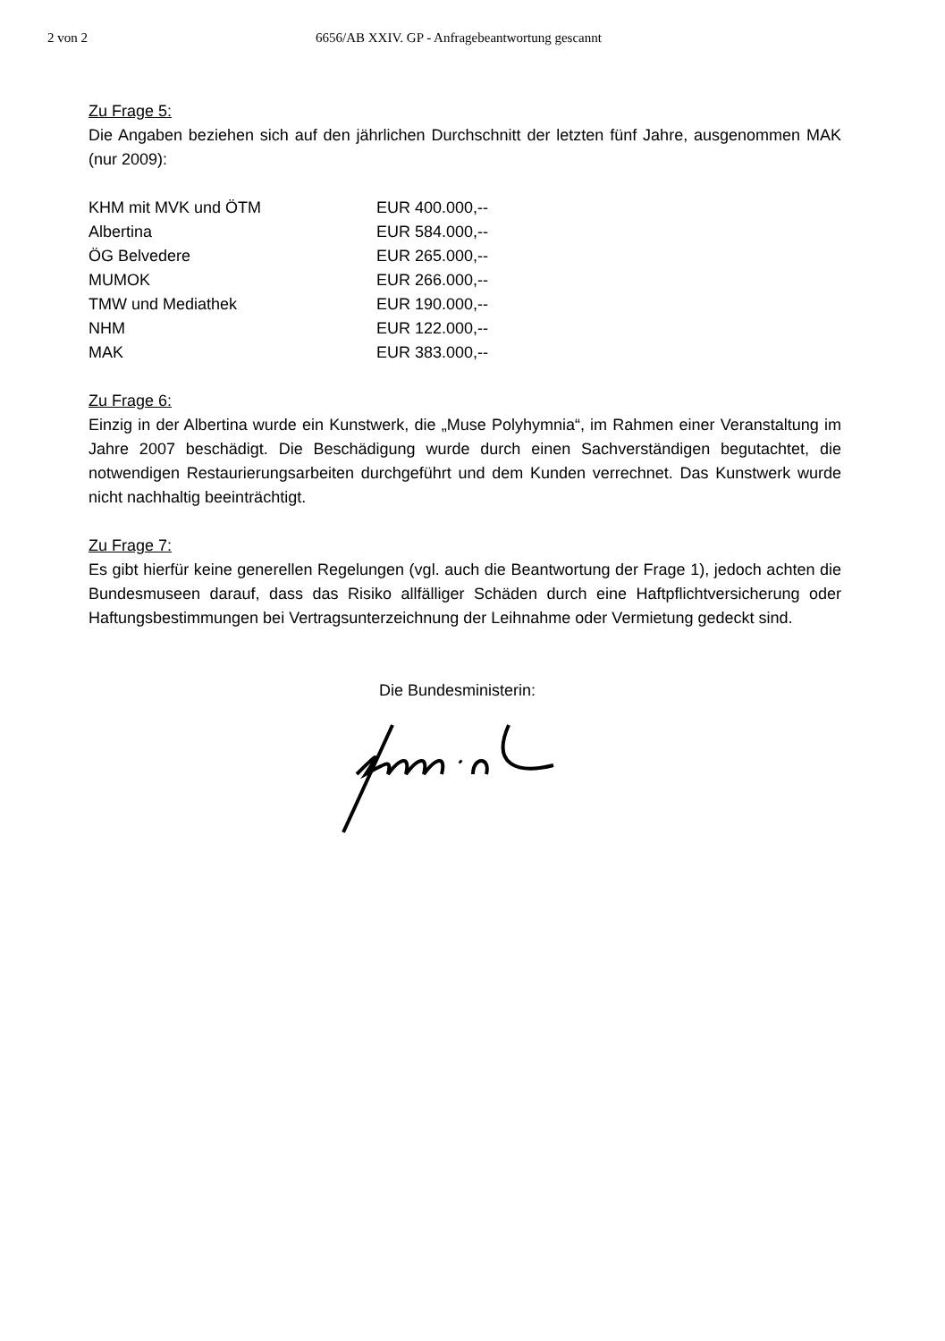2 von 2 6656/AB XXIV. GP - Anfragebeantwortung gescannt
Zu Frage 5:
Die Angaben beziehen sich auf den jährlichen Durchschnitt der letzten fünf Jahre, ausgenommen MAK (nur 2009):
| KHM mit MVK und ÖTM | EUR 400.000,-- |
| Albertina | EUR 584.000,-- |
| ÖG Belvedere | EUR 265.000,-- |
| MUMOK | EUR 266.000,-- |
| TMW und Mediathek | EUR 190.000,-- |
| NHM | EUR 122.000,-- |
| MAK | EUR 383.000,-- |
Zu Frage 6:
Einzig in der Albertina wurde ein Kunstwerk, die „Muse Polyhymnia“, im Rahmen einer Veranstaltung im Jahre 2007 beschädigt. Die Beschädigung wurde durch einen Sachverständigen begutachtet, die notwendigen Restaurierungsarbeiten durchgeführt und dem Kunden verrechnet. Das Kunstwerk wurde nicht nachhaltig beeinträchtigt.
Zu Frage 7:
Es gibt hierfür keine generellen Regelungen (vgl. auch die Beantwortung der Frage 1), jedoch achten die Bundesmuseen darauf, dass das Risiko allfälliger Schäden durch eine Haftpflichtversicherung oder Haftungsbestimmungen bei Vertragsunterzeichnung der Leihnahme oder Vermietung gedeckt sind.
Die Bundesministerin: